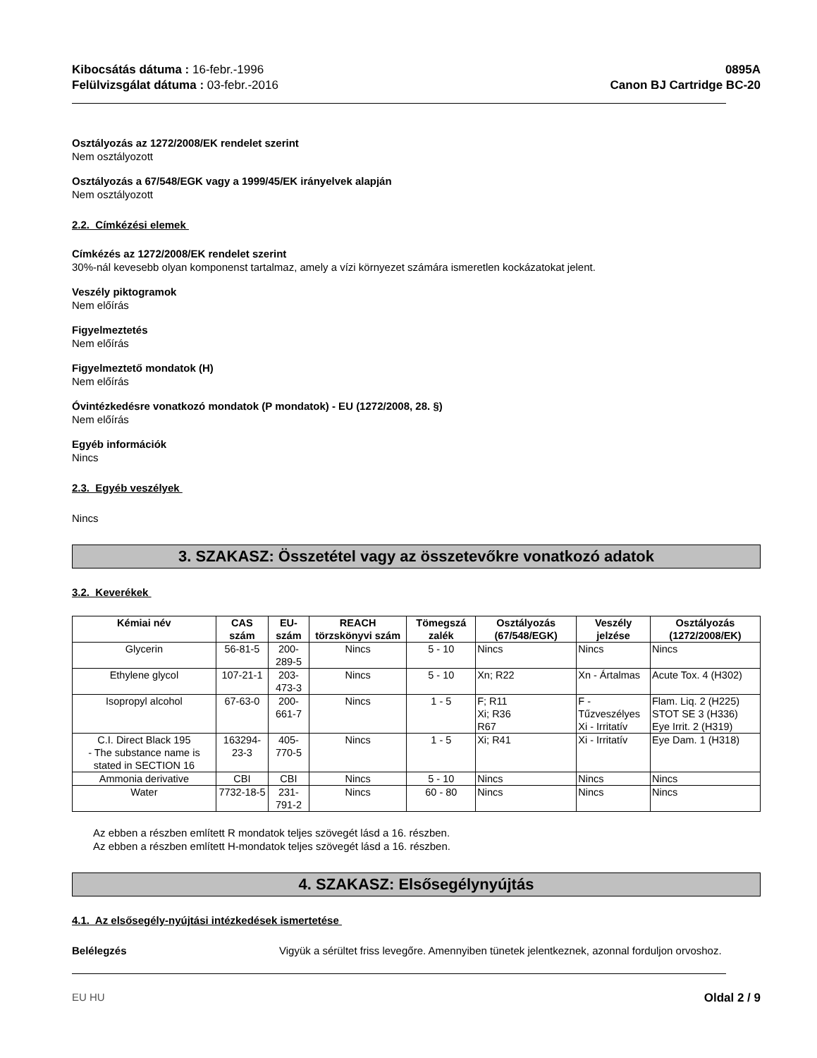Kibocsátás dátuma : 16-febr.-1996
Felülvizsgálat dátuma : 03-febr.-2016
0895A
Canon BJ Cartridge BC-20
Osztályozás az 1272/2008/EK rendelet szerint
Nem osztályozott
Osztályozás a 67/548/EGK vagy a 1999/45/EK irányelvek alapján
Nem osztályozott
2.2. Címkézési elemek
Címkézés az 1272/2008/EK rendelet szerint
30%-nál kevesebb olyan komponenst tartalmaz, amely a vízi környezet számára ismeretlen kockázatokat jelent.
Veszély piktogramok
Nem előírás
Figyelmeztetés
Nem előírás
Figyelmeztető mondatok (H)
Nem előírás
Óvintézkedésre vonatkozó mondatok (P mondatok) - EU (1272/2008, 28. §)
Nem előírás
Egyéb információk
Nincs
2.3. Egyéb veszélyek
Nincs
3. SZAKASZ: Összetétel vagy az összetevőkre vonatkozó adatok
3.2. Keverékek
| Kémiai név | CAS szám | EU-szám | REACH törzskönyvi szám | Tömegszá zalék | Osztályozás (67/548/EGK) | Veszély jelzése | Osztályozás (1272/2008/EK) |
| --- | --- | --- | --- | --- | --- | --- | --- |
| Glycerin | 56-81-5 | 200-289-5 | Nincs | 5 - 10 | Nincs | Nincs | Nincs |
| Ethylene glycol | 107-21-1 | 203-473-3 | Nincs | 5 - 10 | Xn; R22 | Xn - Ártalmas | Acute Tox. 4 (H302) |
| Isopropyl alcohol | 67-63-0 | 200-661-7 | Nincs | 1 - 5 | F; R11 Xi; R36 R67 | F - Tűzveszélyes Xi - Irritatív | Flam. Liq. 2 (H225) STOT SE 3 (H336) Eye Irrit. 2 (H319) |
| C.I. Direct Black 195 - The substance name is stated in SECTION 16 | 163294-23-3 | 405-770-5 | Nincs | 1 - 5 | Xi; R41 | Xi - Irritatív | Eye Dam. 1 (H318) |
| Ammonia derivative | CBI | CBI | Nincs | 5 - 10 | Nincs | Nincs | Nincs |
| Water | 7732-18-5 | 231-791-2 | Nincs | 60 - 80 | Nincs | Nincs | Nincs |
Az ebben a részben említett R mondatok teljes szövegét lásd a 16. részben.
Az ebben a részben említett H-mondatok teljes szövegét lásd a 16. részben.
4. SZAKASZ: Elsősegélynyújtás
4.1. Az elsősegély-nyújtási intézkedések ismertetése
Belélegzés Vigyük a sérültet friss levegőre. Amennyiben tünetek jelentkeznek, azonnal forduljon orvoshoz.
EU HU Oldal 2 / 9